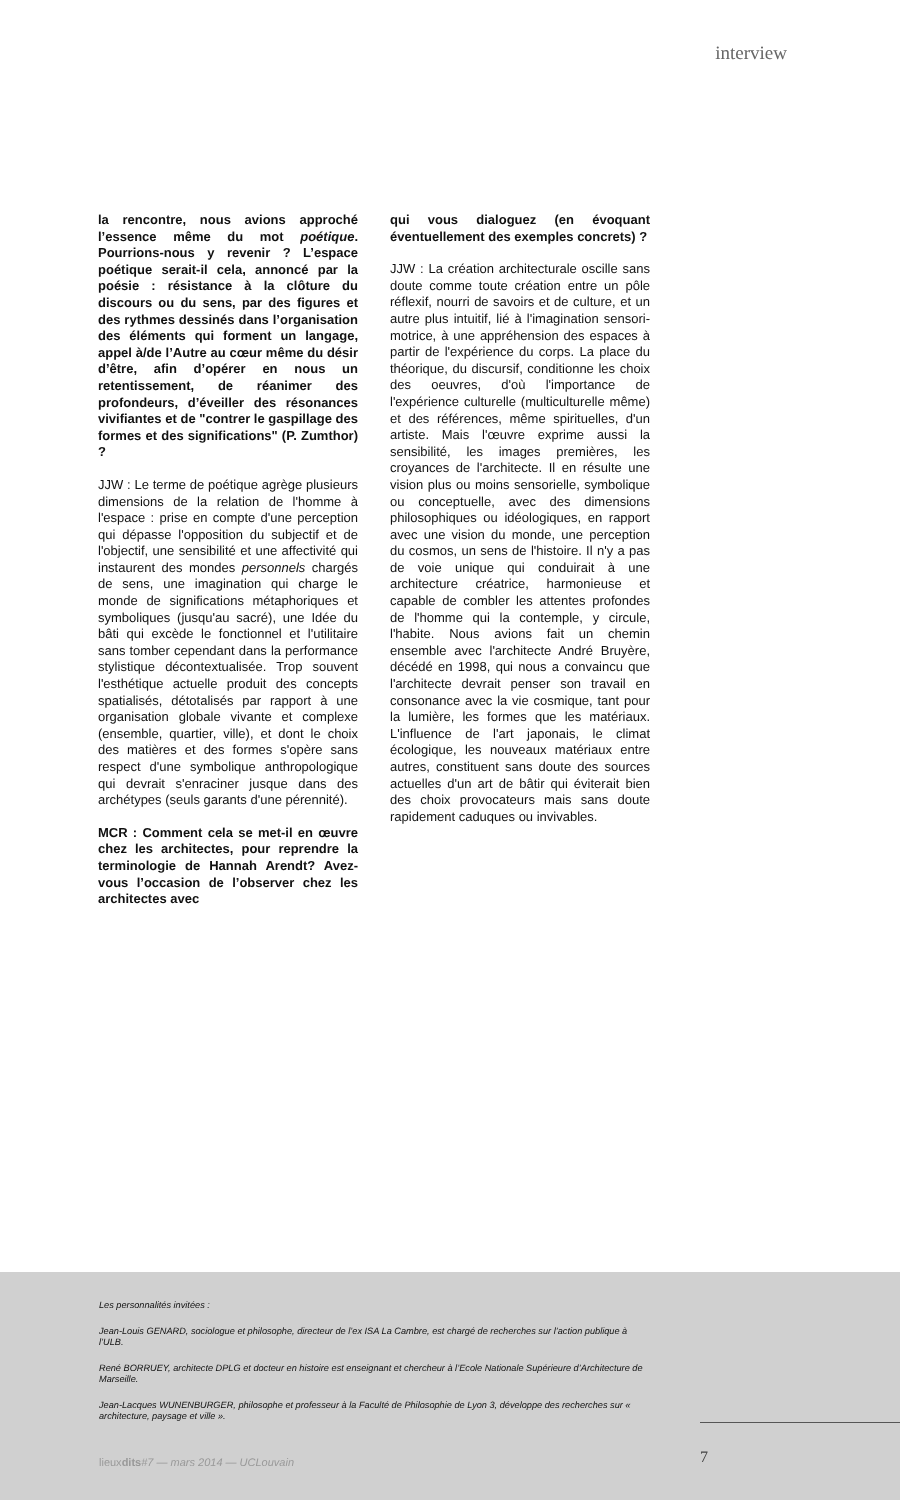interview
la rencontre, nous avions approché l’essence même du mot poétique. Pourrions-nous y revenir ? L’espace poétique serait-il cela, annoncé par la poésie : résistance à la clôture du discours ou du sens, par des figures et des rythmes dessinés dans l’organisation des éléments qui forment un langage, appel à/de l’Autre au cœur même du désir d’être, afin d’opérer en nous un retentissement, de réanimer des profondeurs, d’éveiller des résonances vivifiantes et de "contrer le gaspillage des formes et des significations" (P. Zumthor) ?
JJW : Le terme de poétique agrège plusieurs dimensions de la relation de l'homme à l'espace : prise en compte d'une perception qui dépasse l'opposition du subjectif et de l'objectif, une sensibilité et une affectivité qui instaurent des mondes personnels chargés de sens, une imagination qui charge le monde de significations métaphoriques et symboliques (jusqu'au sacré), une Idée du bâti qui excède le fonctionnel et l'utilitaire sans tomber cependant dans la performance stylistique décontextualisée. Trop souvent l'esthétique actuelle produit des concepts spatialisés, détotalisés par rapport à une organisation globale vivante et complexe (ensemble, quartier, ville), et dont le choix des matières et des formes s'opère sans respect d'une symbolique anthropologique qui devrait s'enraciner jusque dans des archétypes (seuls garants d'une pérennité).
MCR : Comment cela se met-il en œuvre chez les architectes, pour reprendre la terminologie de Hannah Arendt? Avez-vous l’occasion de l’observer chez les architectes avec
qui vous dialoguez (en évoquant éventuellement des exemples concrets) ?
JJW : La création architecturale oscille sans doute comme toute création entre un pôle réflexif, nourri de savoirs et de culture, et un autre plus intuitif, lié à l'imagination sensori-motrice, à une appréhension des espaces à partir de l'expérience du corps. La place du théorique, du discursif, conditionne les choix des oeuvres, d'où l'importance de l'expérience culturelle (multiculturelle même) et des références, même spirituelles, d'un artiste. Mais l'œuvre exprime aussi la sensibilité, les images premières, les croyances de l'architecte. Il en résulte une vision plus ou moins sensorielle, symbolique ou conceptuelle, avec des dimensions philosophiques ou idéologiques, en rapport avec une vision du monde, une perception du cosmos, un sens de l'histoire. Il n'y a pas de voie unique qui conduirait à une architecture créatrice, harmonieuse et capable de combler les attentes profondes de l'homme qui la contemple, y circule, l'habite. Nous avions fait un chemin ensemble avec l'architecte André Bruyère, décédé en 1998, qui nous a convaincu que l'architecte devrait penser son travail en consonance avec la vie cosmique, tant pour la lumière, les formes que les matériaux. L'influence de l'art japonais, le climat écologique, les nouveaux matériaux entre autres, constituent sans doute des sources actuelles d'un art de bâtir qui éviterait bien des choix provocateurs mais sans doute rapidement caduques ou invivables.
Les personnalités invitées :
Jean-Louis GENARD, sociologue et philosophe, directeur de l’ex ISA La Cambre, est chargé de recherches sur l’action publique à l’ULB.
René BORRUEY, architecte DPLG et docteur en histoire est enseignant et chercheur à l’Ecole Nationale Supérieure d’Architecture de Marseille.
Jean-Lacques WUNENBURGER, philosophe et professeur à la Faculté de Philosophie de Lyon 3, développe des recherches sur « architecture, paysage et ville ».
lieuxdits#7 — mars 2014 — UCLouvain
7